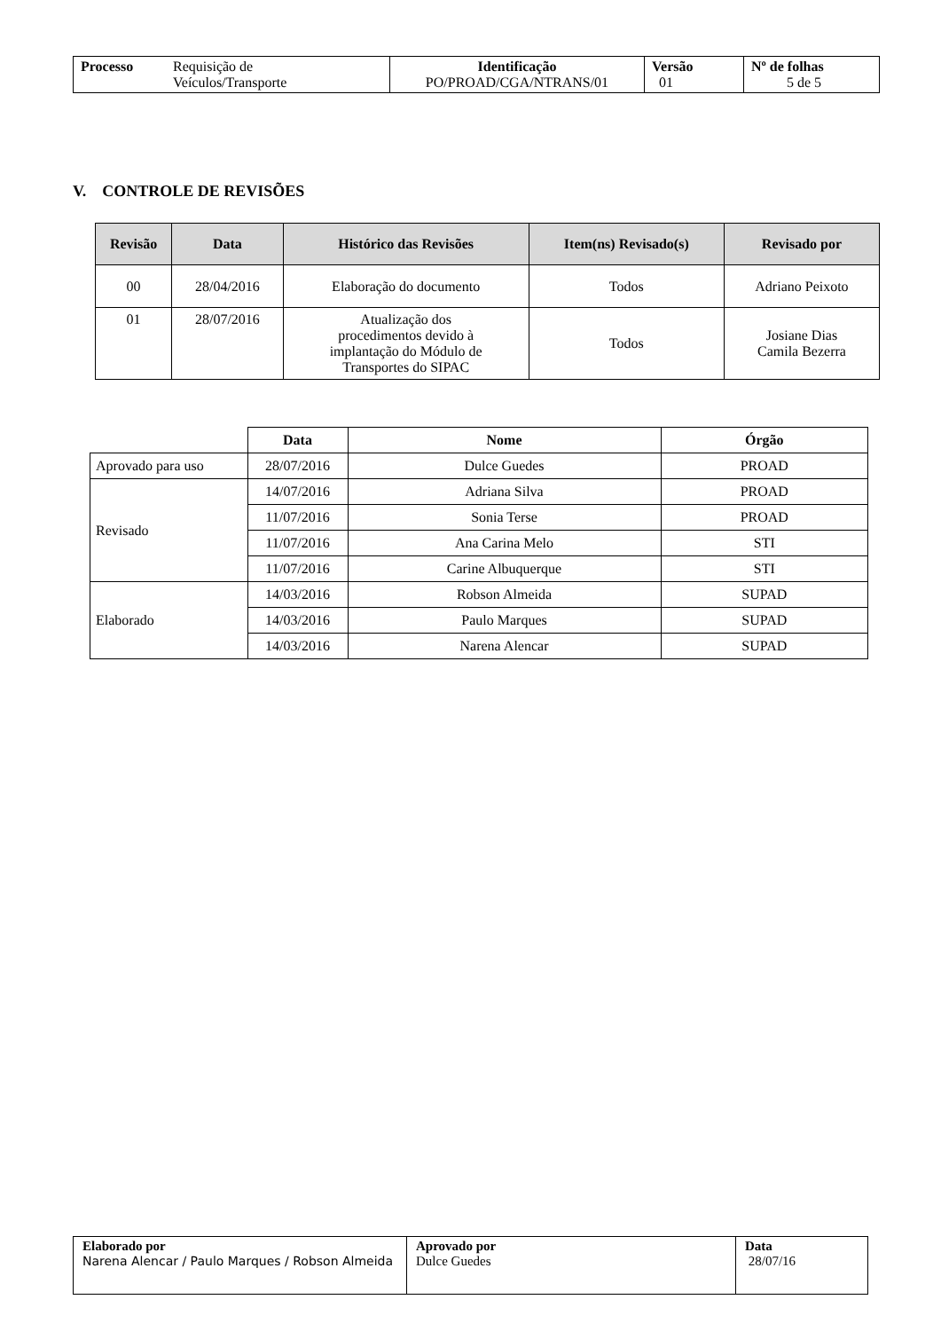| Processo Requisição de Veículos/Transporte | Identificação PO/PROAD/CGA/NTRANS/01 | Versão 01 | Nº de folhas 5 de 5 |
V. CONTROLE DE REVISÕES
| Revisão | Data | Histórico das Revisões | Item(ns) Revisado(s) | Revisado por |
| --- | --- | --- | --- | --- |
| 00 | 28/04/2016 | Elaboração do documento | Todos | Adriano Peixoto |
| 01 | 28/07/2016 | Atualização dos procedimentos devido à implantação do Módulo de Transportes do SIPAC | Todos | Josiane Dias Camila Bezerra |
| | Data | Nome | Órgão |
| --- | --- | --- | --- |
| Aprovado para uso | 28/07/2016 | Dulce Guedes | PROAD |
| Revisado | 14/07/2016 | Adriana Silva | PROAD |
| | 11/07/2016 | Sonia Terse | PROAD |
| | 11/07/2016 | Ana Carina Melo | STI |
| | 11/07/2016 | Carine Albuquerque | STI |
| Elaborado | 14/03/2016 | Robson Almeida | SUPAD |
| | 14/03/2016 | Paulo Marques | SUPAD |
| | 14/03/2016 | Narena Alencar | SUPAD |
| Elaborado por Narena Alencar / Paulo Marques / Robson Almeida | Aprovado por Dulce Guedes | Data 28/07/16 |